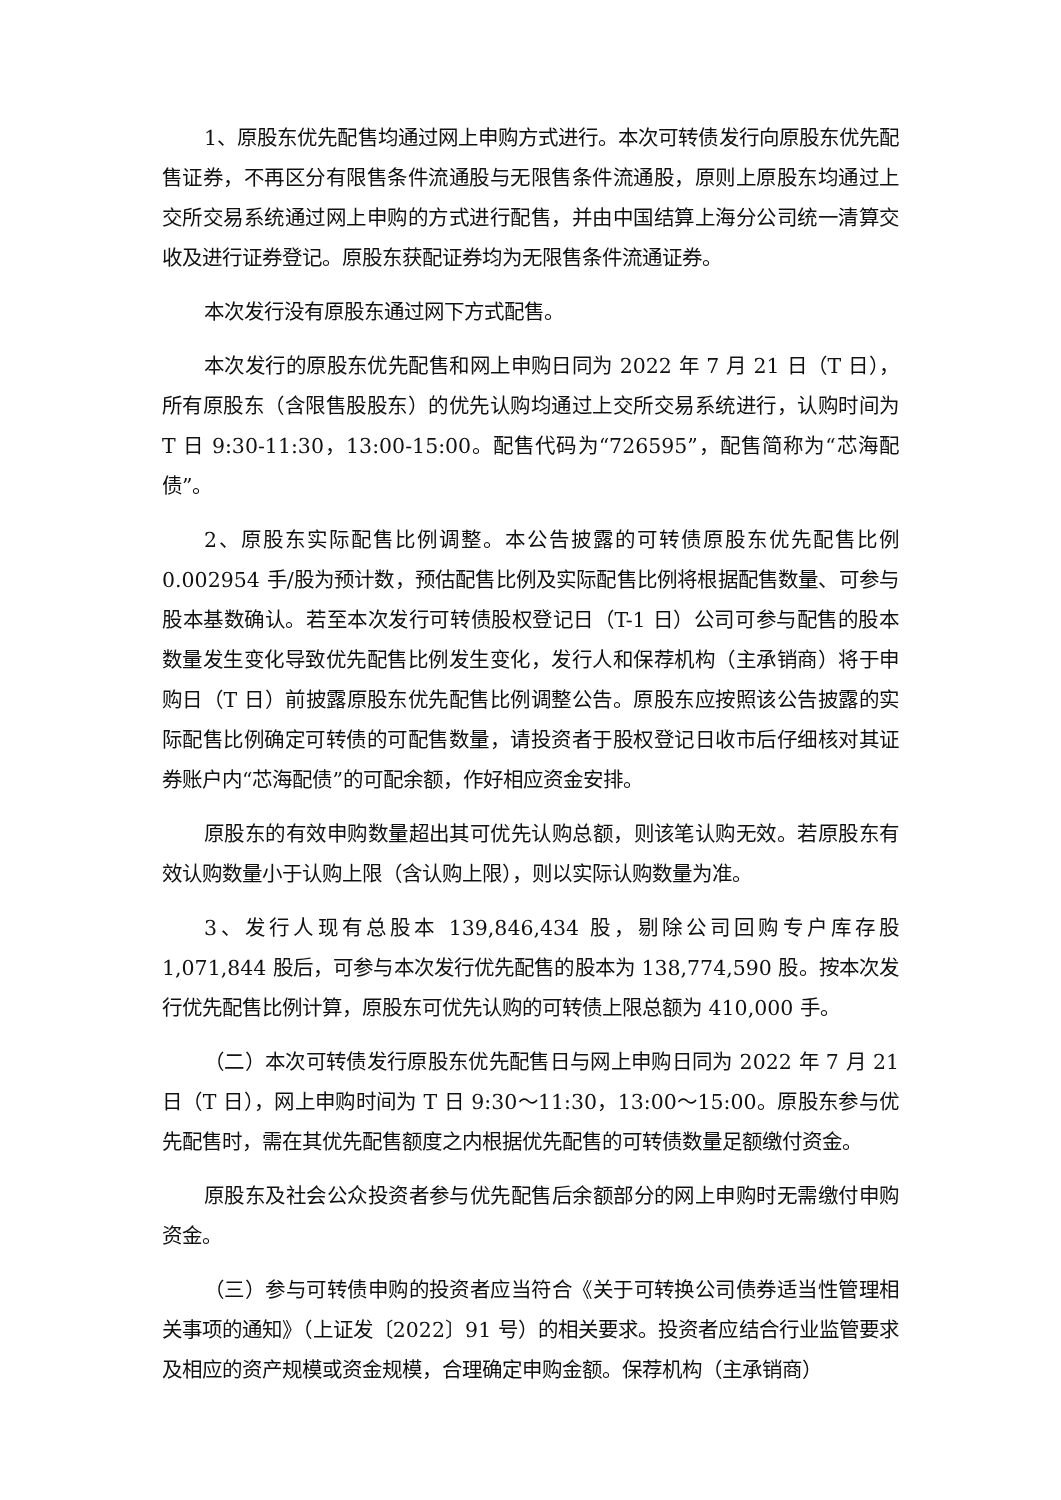1、原股东优先配售均通过网上申购方式进行。本次可转债发行向原股东优先配售证券，不再区分有限售条件流通股与无限售条件流通股，原则上原股东均通过上交所交易系统通过网上申购的方式进行配售，并由中国结算上海分公司统一清算交收及进行证券登记。原股东获配证券均为无限售条件流通证券。
本次发行没有原股东通过网下方式配售。
本次发行的原股东优先配售和网上申购日同为 2022 年 7 月 21 日（T 日），所有原股东（含限售股股东）的优先认购均通过上交所交易系统进行，认购时间为 T 日 9:30-11:30，13:00-15:00。配售代码为“726595”，配售简称为“芯海配债”。
2、原股东实际配售比例调整。本公告披露的可转债原股东优先配售比例 0.002954 手/股为预计数，预估配售比例及实际配售比例将根据配售数量、可参与股本基数确认。若至本次发行可转债股权登记日（T-1 日）公司可参与配售的股本数量发生变化导致优先配售比例发生变化，发行人和保荐机构（主承销商）将于申购日（T 日）前披露原股东优先配售比例调整公告。原股东应按照该公告披露的实际配售比例确定可转债的可配售数量，请投资者于股权登记日收市后仔细核对其证券账户内“芯海配债”的可配余额，作好相应资金安排。
原股东的有效申购数量超出其可优先认购总额，则该笔认购无效。若原股东有效认购数量小于认购上限（含认购上限），则以实际认购数量为准。
3、发行人现有总股本 139,846,434 股，剔除公司回购专户库存股 1,071,844 股后，可参与本次发行优先配售的股本为 138,774,590 股。按本次发行优先配售比例计算，原股东可优先认购的可转债上限总额为 410,000 手。
（二）本次可转债发行原股东优先配售日与网上申购日同为 2022 年 7 月 21 日（T 日），网上申购时间为 T 日 9:30～11:30，13:00～15:00。原股东参与优先配售时，需在其优先配售额度之内根据优先配售的可转债数量足额缴付资金。
原股东及社会公众投资者参与优先配售后余额部分的网上申购时无需缴付申购资金。
（三）参与可转债申购的投资者应当符合《关于可转换公司债券适当性管理相关事项的通知》（上证发〔2022〕91 号）的相关要求。投资者应结合行业监管要求及相应的资产规模或资金规模，合理确定申购金额。保荐机构（主承销商）